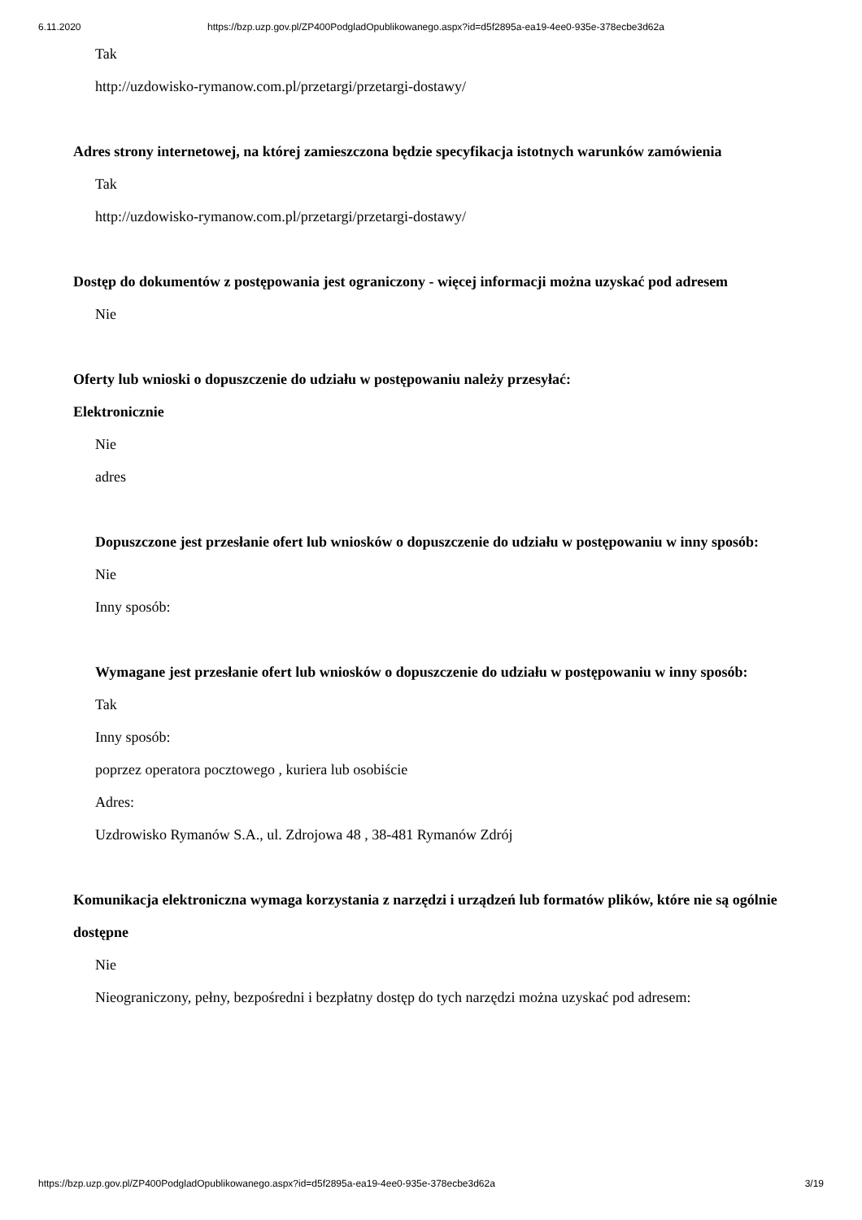6.11.2020 https://bzp.uzp.gov.pl/ZP400PodgladOpublikowanego.aspx?id=d5f2895a-ea19-4ee0-935e-378ecbe3d62a
Tak
http://uzdowisko-rymanow.com.pl/przetargi/przetargi-dostawy/
Adres strony internetowej, na której zamieszczona będzie specyfikacja istotnych warunków zamówienia
Tak
http://uzdowisko-rymanow.com.pl/przetargi/przetargi-dostawy/
Dostęp do dokumentów z postępowania jest ograniczony - więcej informacji można uzyskać pod adresem
Nie
Oferty lub wnioski o dopuszczenie do udziału w postępowaniu należy przesyłać:
Elektronicznie
Nie
adres
Dopuszczone jest przesłanie ofert lub wniosków o dopuszczenie do udziału w postępowaniu w inny sposób:
Nie
Inny sposób:
Wymagane jest przesłanie ofert lub wniosków o dopuszczenie do udziału w postępowaniu w inny sposób:
Tak
Inny sposób:
poprzez operatora pocztowego , kuriera lub osobiście
Adres:
Uzdrowisko Rymanów S.A., ul. Zdrojowa 48 , 38-481 Rymanów Zdrój
Komunikacja elektroniczna wymaga korzystania z narzędzi i urządzeń lub formatów plików, które nie są ogólnie dostępne
Nie
Nieograniczony, pełny, bezpośredni i bezpłatny dostęp do tych narzędzi można uzyskać pod adresem:
https://bzp.uzp.gov.pl/ZP400PodgladOpublikowanego.aspx?id=d5f2895a-ea19-4ee0-935e-378ecbe3d62a 3/19